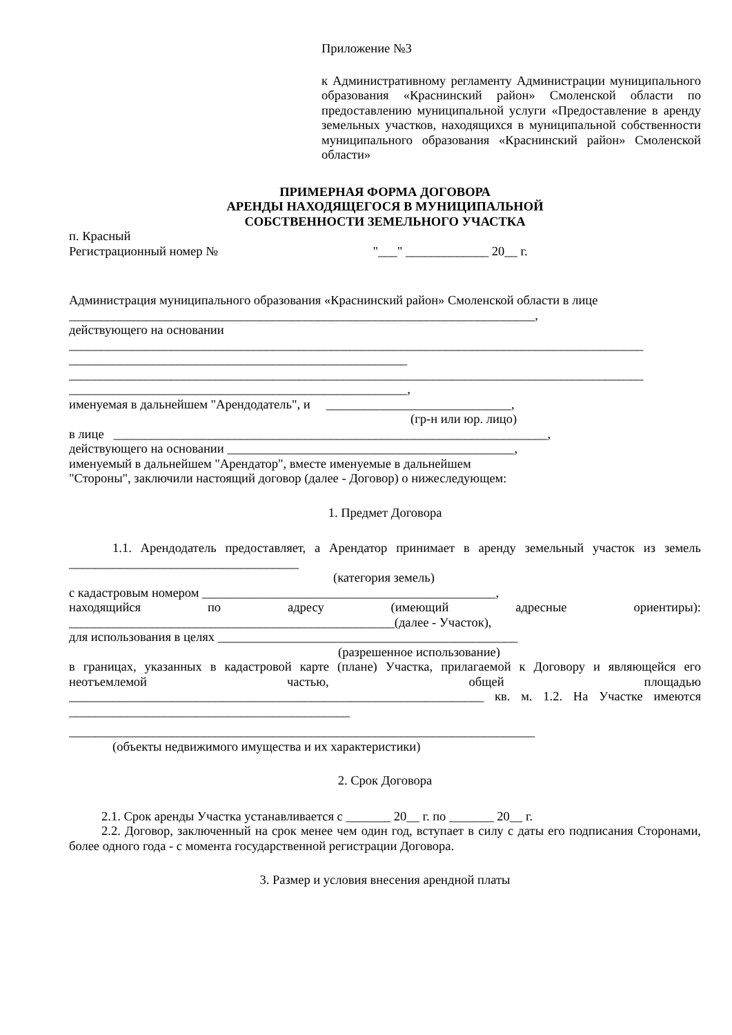Приложение №3
к Административному регламенту Администрации муниципального образования «Краснинский район» Смоленской области по предоставлению муниципальной услуги «Предоставление в аренду земельных участков, находящихся в муниципальной собственности муниципального образования «Краснинский район» Смоленской области»
ПРИМЕРНАЯ ФОРМА ДОГОВОРА
АРЕНДЫ НАХОДЯЩЕГОСЯ В МУНИЦИПАЛЬНОЙ
СОБСТВЕННОСТИ ЗЕМЕЛЬНОГО УЧАСТКА
п. Красный
Регистрационный номер № "___" _____________ 20__ г.
Администрация муниципального образования «Краснинский район» Смоленской области в лице
_________________________________________________________________________,
действующего на основании
__________________________________________________________________________________________
_____________________________________________________
__________________________________________________________________________________________
_____________________________________________________,
именуемая в дальнейшем "Арендодатель", и _____________________________,
(гр-н или юр. лицо)
в лице ____________________________________________________________________,
действующего на основании _____________________________________________,
именуемый в дальнейшем "Арендатор", вместе именуемые в дальнейшем
"Стороны", заключили настоящий договор (далее - Договор) о нижеследующем:
1. Предмет Договора
1.1. Арендодатель предоставляет, а Арендатор принимает в аренду земельный участок из земель ____________________________________
(категория земель)
с кадастровым номером ______________________________________________,
находящийся по адресу (имеющий адресные ориентиры):
___________________________________________________(далее - Участок),
для использования в целях _______________________________________________
(разрешенное использование)
в границах, указанных в кадастровой карте (плане) Участка, прилагаемой к Договору и являющейся его неотъемлемой частью, общей площадью _________________________________________________________________ кв. м. 1.2. На Участке имеются ____________________________________________
_________________________________________________________________________
(объекты недвижимого имущества и их характеристики)
2. Срок Договора
2.1. Срок аренды Участка устанавливается с _______ 20__ г. по _______ 20__ г.
2.2. Договор, заключенный на срок менее чем один год, вступает в силу с даты его подписания Сторонами, более одного года - с момента государственной регистрации Договора.
3. Размер и условия внесения арендной платы